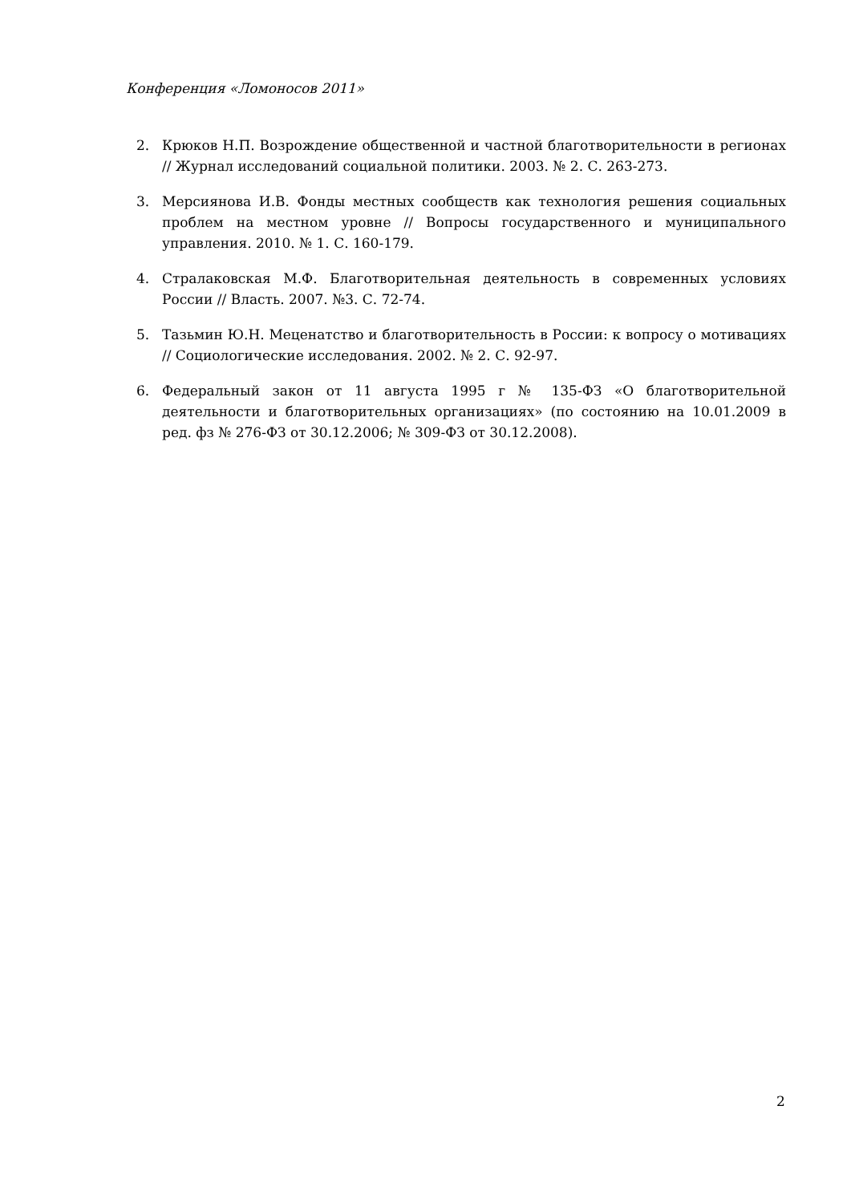Конференция «Ломоносов 2011»
2. Крюков Н.П. Возрождение общественной и частной благотворительности в регионах // Журнал исследований социальной политики. 2003. № 2. С. 263-273.
3. Мерсиянова И.В. Фонды местных сообществ как технология решения социальных проблем на местном уровне // Вопросы государственного и муниципального управления. 2010. № 1. С. 160-179.
4. Стралаковская М.Ф. Благотворительная деятельность в современных условиях России // Власть. 2007. №3. С. 72-74.
5. Тазьмин Ю.Н. Меценатство и благотворительность в России: к вопросу о мотивациях // Социологические исследования. 2002. № 2. С. 92-97.
6. Федеральный закон от 11 августа 1995 г № 135-ФЗ «О благотворительной деятельности и благотворительных организациях» (по состоянию на 10.01.2009 в ред. фз № 276-ФЗ от 30.12.2006; № 309-ФЗ от 30.12.2008).
2